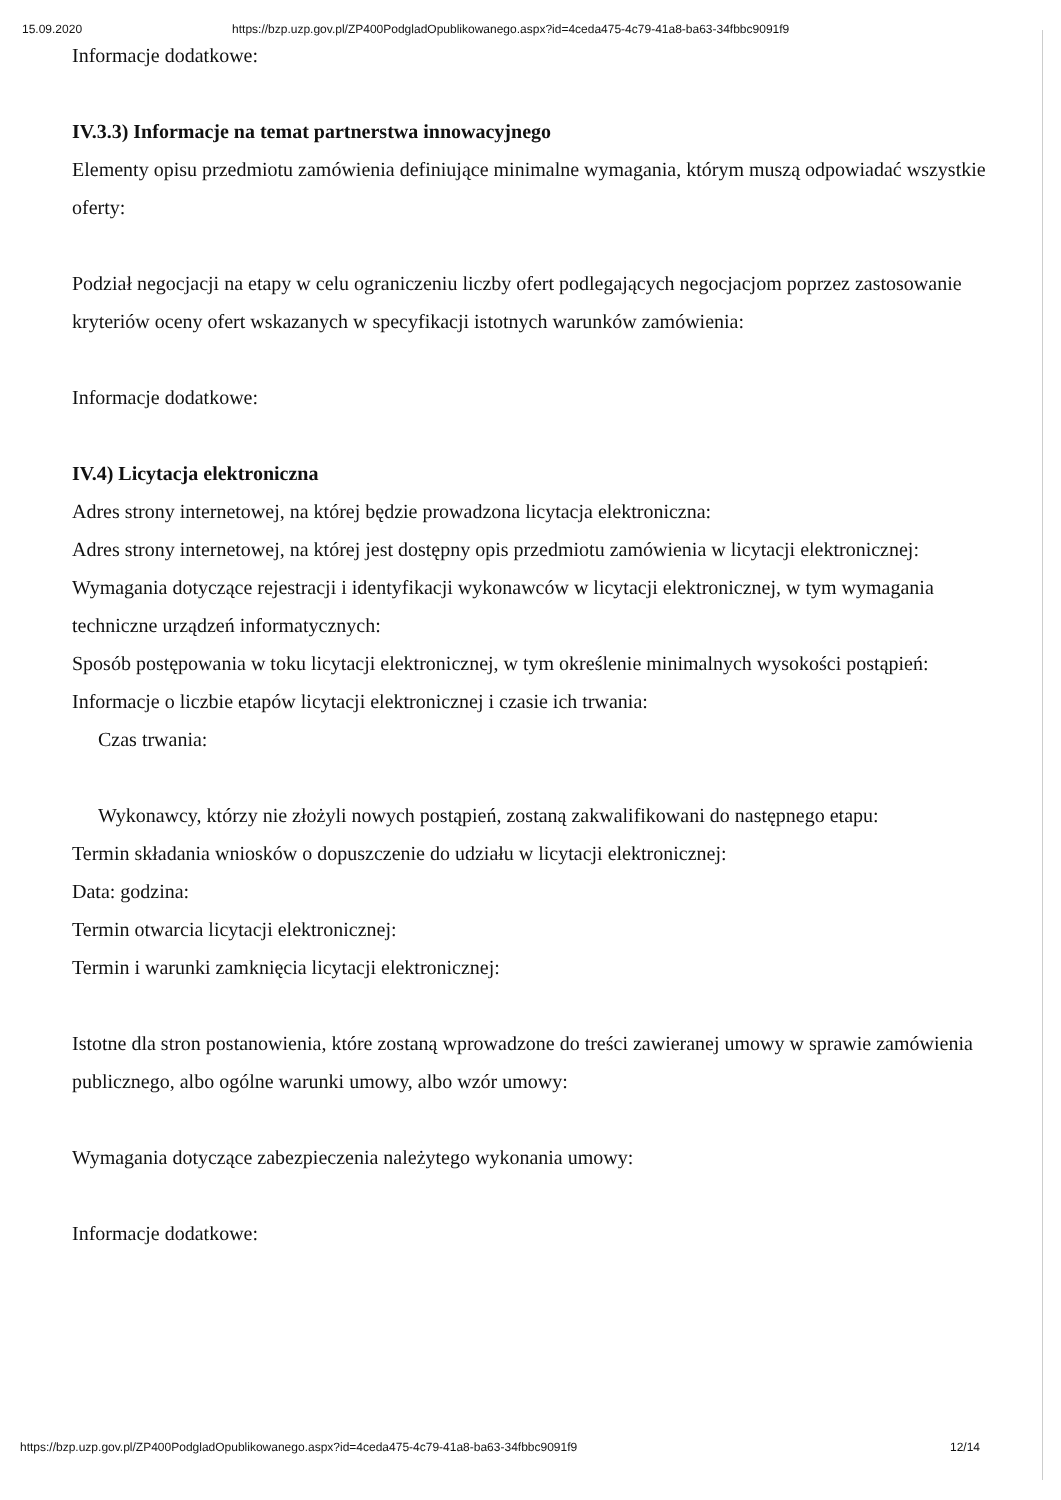15.09.2020 https://bzp.uzp.gov.pl/ZP400PodgladOpublikowanego.aspx?id=4ceda475-4c79-41a8-ba63-34fbbc9091f9
Informacje dodatkowe:
IV.3.3) Informacje na temat partnerstwa innowacyjnego
Elementy opisu przedmiotu zamówienia definiujące minimalne wymagania, którym muszą odpowiadać wszystkie oferty:
Podział negocjacji na etapy w celu ograniczeniu liczby ofert podlegających negocjacjom poprzez zastosowanie kryteriów oceny ofert wskazanych w specyfikacji istotnych warunków zamówienia:
Informacje dodatkowe:
IV.4) Licytacja elektroniczna
Adres strony internetowej, na której będzie prowadzona licytacja elektroniczna:
Adres strony internetowej, na której jest dostępny opis przedmiotu zamówienia w licytacji elektronicznej:
Wymagania dotyczące rejestracji i identyfikacji wykonawców w licytacji elektronicznej, w tym wymagania techniczne urządzeń informatycznych:
Sposób postępowania w toku licytacji elektronicznej, w tym określenie minimalnych wysokości postąpień:
Informacje o liczbie etapów licytacji elektronicznej i czasie ich trwania:
Czas trwania:
Wykonawcy, którzy nie złożyli nowych postąpień, zostaną zakwalifikowani do następnego etapu:
Termin składania wniosków o dopuszczenie do udziału w licytacji elektronicznej:
Data: godzina:
Termin otwarcia licytacji elektronicznej:
Termin i warunki zamknięcia licytacji elektronicznej:
Istotne dla stron postanowienia, które zostaną wprowadzone do treści zawieranej umowy w sprawie zamówienia publicznego, albo ogólne warunki umowy, albo wzór umowy:
Wymagania dotyczące zabezpieczenia należytego wykonania umowy:
Informacje dodatkowe:
https://bzp.uzp.gov.pl/ZP400PodgladOpublikowanego.aspx?id=4ceda475-4c79-41a8-ba63-34fbbc9091f9 12/14